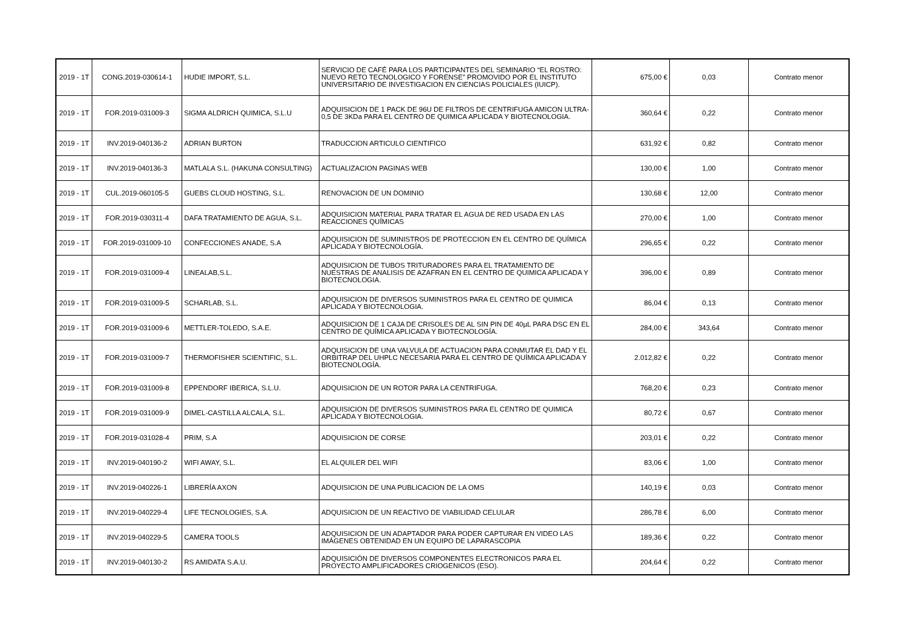| 2019 - 1T | CONG.2019-030614-1 | HUDIE IMPORT, S.L. | SERVICIO DE CAFÉ PARA LOS PARTICIPANTES DEL SEMINARIO “EL ROSTRO: NUEVO RETO TECNOLOGICO Y FORENSE” PROMOVIDO POR EL INSTITUTO UNIVERSITARIO DE INVESTIGACION EN CIENCIAS POLICIALES (IUICP). | 675,00 € | 0,03 | Contrato menor |
| 2019 - 1T | FOR.2019-031009-3 | SIGMA ALDRICH QUIMICA, S.L.U | ADQUISICION DE 1 PACK DE 96U DE FILTROS DE CENTRIFUGA AMICON ULTRA-0,5 DE 3KDa PARA EL CENTRO DE QUIMICA APLICADA Y BIOTECNOLOGIA. | 360,64 € | 0,22 | Contrato menor |
| 2019 - 1T | INV.2019-040136-2 | ADRIAN BURTON | TRADUCCION ARTICULO CIENTIFICO | 631,92 € | 0,82 | Contrato menor |
| 2019 - 1T | INV.2019-040136-3 | MATLALA S.L. (HAKUNA CONSULTING) | ACTUALIZACION PAGINAS WEB | 130,00 € | 1,00 | Contrato menor |
| 2019 - 1T | CUL.2019-060105-5 | GUEBS CLOUD HOSTING, S.L. | RENOVACION DE UN DOMINIO | 130,68 € | 12,00 | Contrato menor |
| 2019 - 1T | FOR.2019-030311-4 | DAFA TRATAMIENTO DE AGUA, S.L. | ADQUISICION MATERIAL PARA TRATAR EL AGUA DE RED USADA EN LAS REACCIONES QUÍMICAS | 270,00 € | 1,00 | Contrato menor |
| 2019 - 1T | FOR.2019-031009-10 | CONFECCIONES ANADE, S.A | ADQUISICION DE SUMINISTROS DE PROTECCION EN EL CENTRO DE QUÍMICA APLICADA Y BIOTECNOLOGÍA. | 296,65 € | 0,22 | Contrato menor |
| 2019 - 1T | FOR.2019-031009-4 | LINEALAB,S.L. | ADQUISICION DE TUBOS TRITURADORES PARA EL TRATAMIENTO DE NUESTRAS DE ANALISIS DE AZAFRAN EN EL CENTRO DE QUIMICA APLICADA Y BIOTECNOLOGIA. | 396,00 € | 0,89 | Contrato menor |
| 2019 - 1T | FOR.2019-031009-5 | SCHARLAB, S.L. | ADQUISICION DE DIVERSOS SUMINISTROS PARA EL CENTRO DE QUIMICA APLICADA Y BIOTECNOLOGIA. | 86,04 € | 0,13 | Contrato menor |
| 2019 - 1T | FOR.2019-031009-6 | METTLER-TOLEDO, S.A.E. | ADQUISICION DE 1 CAJA DE CRISOLES DE AL SIN PIN DE 40µL PARA DSC EN EL CENTRO DE QUÍMICA APLICADA Y BIOTECNOLOGÍA. | 284,00 € | 343,64 | Contrato menor |
| 2019 - 1T | FOR.2019-031009-7 | THERMOFISHER SCIENTIFIC, S.L. | ADQUISICION DE UNA VALVULA DE ACTUACION PARA CONMUTAR EL DAD Y EL ORBITRAP DEL UHPLC NECESARIA PARA EL CENTRO DE QUÍMICA APLICADA Y BIOTECNOLOGÍA. | 2.012,82 € | 0,22 | Contrato menor |
| 2019 - 1T | FOR.2019-031009-8 | EPPENDORF IBERICA, S.L.U. | ADQUISICION DE UN ROTOR PARA LA CENTRIFUGA. | 768,20 € | 0,23 | Contrato menor |
| 2019 - 1T | FOR.2019-031009-9 | DIMEL-CASTILLA ALCALA, S.L. | ADQUISICION DE DIVERSOS SUMINISTROS PARA EL CENTRO DE QUIMICA APLICADA Y BIOTECNOLOGIA. | 80,72 € | 0,67 | Contrato menor |
| 2019 - 1T | FOR.2019-031028-4 | PRIM, S.A | ADQUISICION DE CORSE | 203,01 € | 0,22 | Contrato menor |
| 2019 - 1T | INV.2019-040190-2 | WIFI AWAY, S.L. | EL ALQUILER DEL WIFI | 83,06 € | 1,00 | Contrato menor |
| 2019 - 1T | INV.2019-040226-1 | LIBRERÍA AXON | ADQUISICION DE UNA PUBLICACION DE LA OMS | 140,19 € | 0,03 | Contrato menor |
| 2019 - 1T | INV.2019-040229-4 | LIFE TECNOLOGIES, S.A. | ADQUISICION DE UN REACTIVO DE VIABILIDAD CELULAR | 286,78 € | 6,00 | Contrato menor |
| 2019 - 1T | INV.2019-040229-5 | CAMERA TOOLS | ADQUISICION DE UN ADAPTADOR PARA PODER CAPTURAR EN VIDEO LAS IMÁGENES OBTENIDAD EN UN EQUIPO DE LAPARASCOPIA | 189,36 € | 0,22 | Contrato menor |
| 2019 - 1T | INV.2019-040130-2 | RS AMIDATA S.A.U. | ADQUISICIÓN DE DIVERSOS COMPONENTES ELECTRONICOS PARA EL PROYECTO AMPLIFICADORES CRIOGENICOS (ESO). | 204,64 € | 0,22 | Contrato menor |